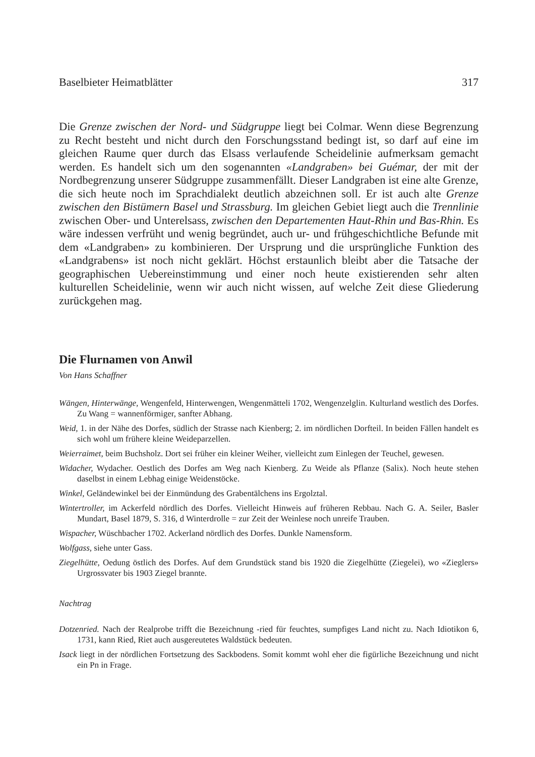Baselbieter Heimatblätter 317
Die Grenze zwischen der Nord- und Südgruppe liegt bei Colmar. Wenn diese Begrenzung zu Recht besteht und nicht durch den Forschungsstand bedingt ist, so darf auf eine im gleichen Raume quer durch das Elsass verlaufende Scheidelinie aufmerksam gemacht werden. Es handelt sich um den sogenannten «Landgraben» bei Guémar, der mit der Nordbegrenzung unserer Südgruppe zusammenfällt. Dieser Landgraben ist eine alte Grenze, die sich heute noch im Sprachdialekt deutlich abzeichnen soll. Er ist auch alte Grenze zwischen den Bistümern Basel und Strassburg. Im gleichen Gebiet liegt auch die Trennlinie zwischen Ober- und Unterelsass, zwischen den Departementen Haut-Rhin und Bas-Rhin. Es wäre indessen verfrüht und wenig begründet, auch ur- und frühgeschichtliche Befunde mit dem «Landgraben» zu kombinieren. Der Ursprung und die ursprüngliche Funktion des «Landgrabens» ist noch nicht geklärt. Höchst erstaunlich bleibt aber die Tatsache der geographischen Uebereinstimmung und einer noch heute existierenden sehr alten kulturellen Scheidelinie, wenn wir auch nicht wissen, auf welche Zeit diese Gliederung zurückgehen mag.
Die Flurnamen von Anwil
Von Hans Schaffner
Wängen, Hinterwänge, Wengenfeld, Hinterwengen, Wengenmätteli 1702, Wengenzelglin. Kulturland westlich des Dorfes. Zu Wang = wannenförmiger, sanfter Abhang.
Weid, 1. in der Nähe des Dorfes, südlich der Strasse nach Kienberg; 2. im nördlichen Dorfteil. In beiden Fällen handelt es sich wohl um frühere kleine Weideparzellen.
Weierraimet, beim Buchsholz. Dort sei früher ein kleiner Weiher, vielleicht zum Einlegen der Teuchel, gewesen.
Widacher, Wydacher. Oestlich des Dorfes am Weg nach Kienberg. Zu Weide als Pflanze (Salix). Noch heute stehen daselbst in einem Lebhag einige Weidenstöcke.
Winkel, Geländewinkel bei der Einmündung des Grabentälchens ins Ergolztal.
Wintertroller, im Ackerfeld nördlich des Dorfes. Vielleicht Hinweis auf früheren Rebbau. Nach G. A. Seiler, Basler Mundart, Basel 1879, S. 316, d Winterdrolle = zur Zeit der Weinlese noch unreife Trauben.
Wispacher, Wüschbacher 1702. Ackerland nördlich des Dorfes. Dunkle Namensform.
Wolfgass, siehe unter Gass.
Ziegelhütte, Oedung östlich des Dorfes. Auf dem Grundstück stand bis 1920 die Ziegelhütte (Ziegelei), wo «Zieglers» Urgrossvater bis 1903 Ziegel brannte.
Nachtrag
Dotzenried. Nach der Realprobe trifft die Bezeichnung -ried für feuchtes, sumpfiges Land nicht zu. Nach Idiotikon 6, 1731, kann Ried, Riet auch ausgereutetes Waldstück bedeuten.
Isack liegt in der nördlichen Fortsetzung des Sackbodens. Somit kommt wohl eher die figürliche Bezeichnung und nicht ein Pn in Frage.